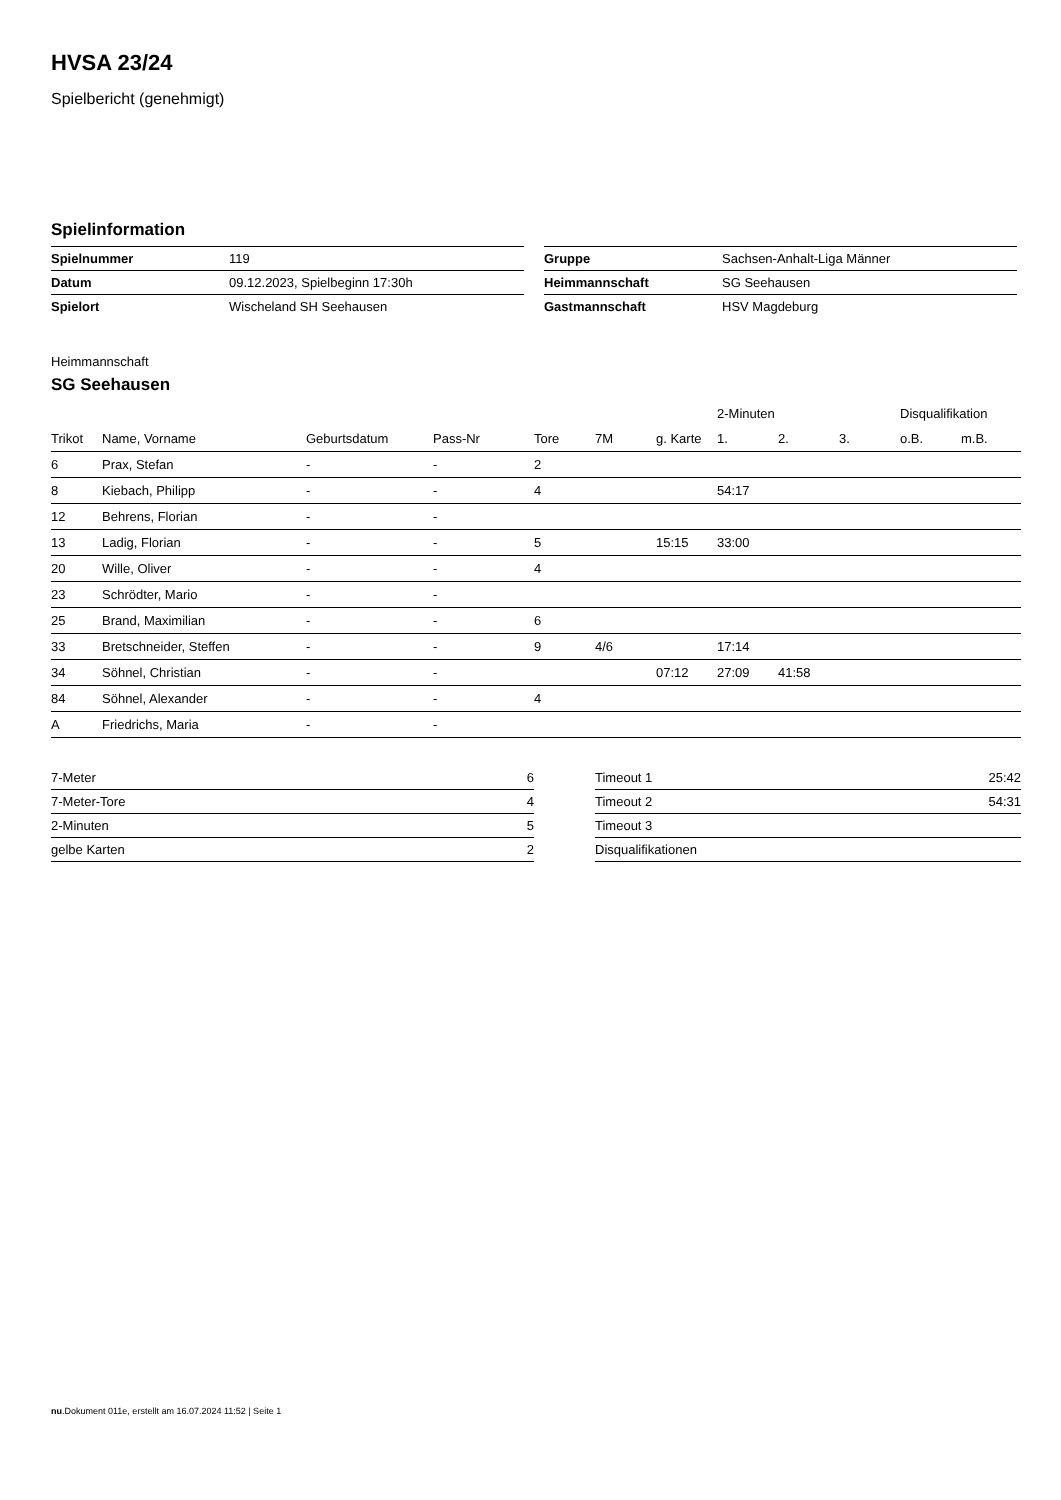HVSA 23/24
Spielbericht (genehmigt)
Spielinformation
| Spielnummer | 119 |
| Datum | 09.12.2023, Spielbeginn 17:30h |
| Spielort | Wischeland SH Seehausen |
| Gruppe | Sachsen-Anhalt-Liga Männer |
| Heimmannschaft | SG Seehausen |
| Gastmannschaft | HSV Magdeburg |
Heimmannschaft
SG Seehausen
| | | | | | | | 2-Minuten | | | Disqualifikation | |
| --- | --- | --- | --- | --- | --- | --- | --- | --- | --- | --- | --- |
| Trikot | Name, Vorname | Geburtsdatum | Pass-Nr | Tore | 7M | g. Karte | 1. | 2. | 3. | o.B. | m.B. |
| 6 | Prax, Stefan | - | - | 2 | | | | | | | |
| 8 | Kiebach, Philipp | - | - | 4 | | | 54:17 | | | | |
| 12 | Behrens, Florian | - | - | | | | | | | | |
| 13 | Ladig, Florian | - | - | 5 | | 15:15 | 33:00 | | | | |
| 20 | Wille, Oliver | - | - | 4 | | | | | | | |
| 23 | Schrödter, Mario | - | - | | | | | | | | |
| 25 | Brand, Maximilian | - | - | 6 | | | | | | | |
| 33 | Bretschneider, Steffen | - | - | 9 | 4/6 | | 17:14 | | | | |
| 34 | Söhnel, Christian | - | - | | | 07:12 | 27:09 | 41:58 | | | |
| 84 | Söhnel, Alexander | - | - | 4 | | | | | | | |
| A | Friedrichs, Maria | - | - | | | | | | | | |
| 7-Meter | 6 |
| 7-Meter-Tore | 4 |
| 2-Minuten | 5 |
| gelbe Karten | 2 |
| Timeout 1 | 25:42 |
| Timeout 2 | 54:31 |
| Timeout 3 | |
| Disqualifikationen | |
nu.Dokument 011e, erstellt am 16.07.2024 11:52 | Seite 1